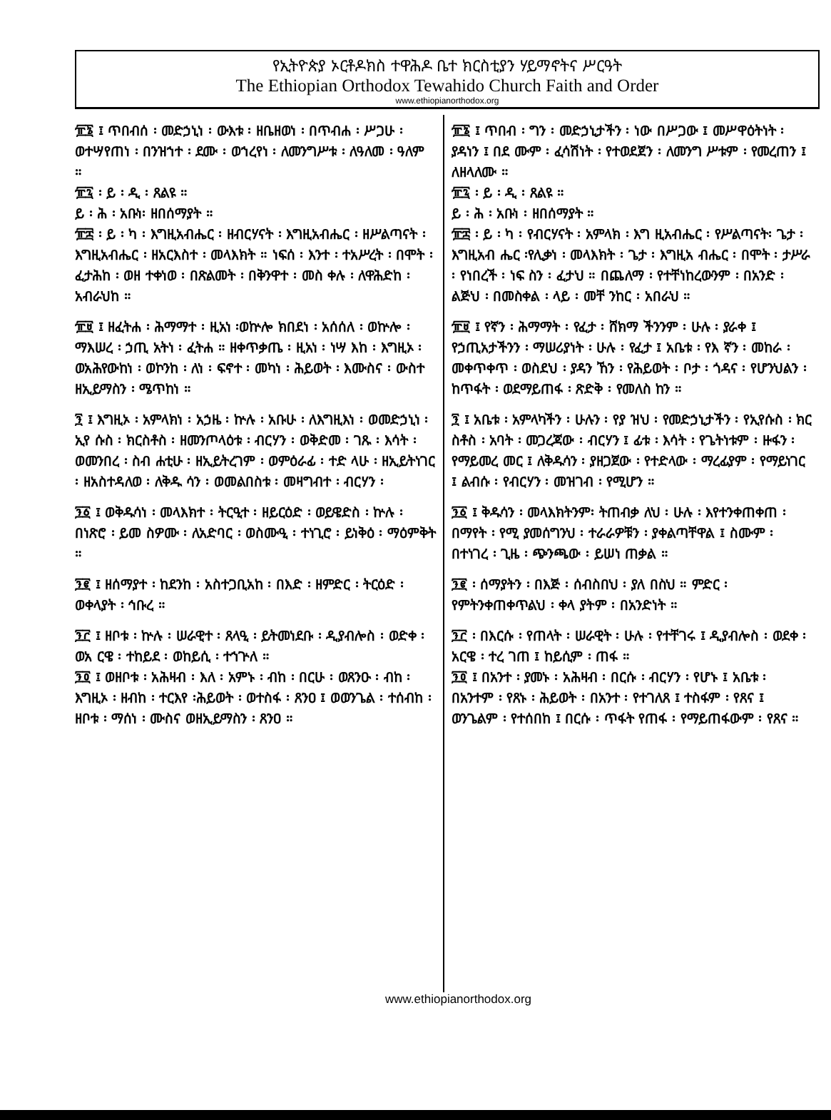የኢትዮጵያ ኦርቶዶክስ ተዋሕዶ ቤተ ክርስቲያን ሃይማኖትና ሥርዓት
The Ethiopian Orthodox Tewahido Church Faith and Order
www.ethiopianorthodox.org
፹፮ ፤ ጥበብሰ ፡ መድኃኒነ ፡ ውእቱ ፡ ዘቤዘወነ ፡ በጥብሐ ፡ ሥጋሁ ፡ ወተሣየጠነ ፡ በንዝኀተ ፡ ደሙ ፡ ወኀረየነ ፡ ለመንግሥቱ ፡ ለዓለመ ፡ ዓለም ።
፹፯ ፡ ይ ፡ ዲ ፡ ጸልዩ ።
ይ ፡ ሕ ፡ አቡነ፡ ዘበሰማያት ።
፹፰ ፡ ይ ፡ ካ ፡ እግዚአብሔር ፡ ዘብርሃናት ፡ እግዚአብሔር ፡ ዘሥልጣናት ፡ እግዚአብሔር ፡ ዘአርእስተ ፡ መላእክት ። ነፍሰ ፡ እንተ ፡ ተአሥረት ፡ በሞት ፡ ፈታሕከ ፡ ወዘ ተቀነወ ፡ በጽልመት ፡ በቅንዋተ ፡ መስ ቀሉ ፡ ለዋሕድከ ፡ አብራህከ ።
፹፱ ፤ ዘፈትሐ ፡ ሕማማተ ፡ ዚአነ ፡ወኵሎ ክበደነ ፡ አሰሰለ ፡ ወኵሎ ፡ ማእሠረ ፡ ኃጢ አትነ ፡ ፈትሐ ። ዘቀጥቃጤ ፡ ዚአነ ፡ ነሣ እከ ፡ እግዚኦ ፡ ወአሕየውከነ ፡ ወኮንከ ፡ ለነ ፡ ፍኖተ ፡ መካነ ፡ ሕይወት ፡ እሙስና ፡ ውስተ ዘኢይማስን ፡ ሜጥከነ ።
፺ ፤ እግዚኦ ፡ አምላክነ ፡ አኃዜ ፡ ኵሉ ፡ አቡሁ ፡ ለእግዚእነ ፡ ወመድኃኒነ ፡ ኢየ ሱስ ፡ ክርስቶስ ፡ ዘመንጦላዕቱ ፡ ብርሃን ፡ ወቅድመ ፡ ገጹ ፡ እሳት ፡ ወመንበረ ፡ ስብ ሐቲሁ ፡ ዘኢይትረገም ፡ ወምዕራፊ ፡ ተድ ላሁ ፡ ዘኢይትነገር ፡ ዘአስተዳለወ ፡ ለቅዱ ሳን ፡ ወመልበስቱ ፡ መዛግብተ ፡ ብርሃን ፡
፺፩ ፤ ወቅዱሳነ ፡ መላእክተ ፡ ትርዒተ ፡ ዘይርዕድ ፡ ወይዌድስ ፡ ኵሉ ፡ በነጽሮ ፡ ይመ ስዎሙ ፡ ለአድባር ፡ ወስሙዒ ፡ ተነጊሮ ፡ ይነቅዕ ፡ ማዕምቅት ።
፺፪ ፤ ዘሰማያተ ፡ ከደንከ ፡ አስተጋቢአከ ፡ በእድ ፡ ዘምድር ፡ ትርዕድ ፡ ወቀላያት ፡ ኅቡረ ።
፺፫ ፤ ዘቦቱ ፡ ኵሉ ፡ ሠራዊተ ፡ ጸላዒ ፡ ይትመነደቡ ፡ ዲያብሎስ ፡ ወድቀ ፡ ወአ ርዌ ፡ ተከይደ ፡ ወከይሲ ፡ ተኀጕለ ።
፺፬ ፤ ወዘቦቱ ፡ አሕዛብ ፡ እለ ፡ አምኑ ፡ ብከ ፡ በርሁ ፡ ወጸንዑ ፡ ብከ ፡ እግዚኦ ፡ ዘብከ ፡ ተርእየ ፡ሕይወት ፡ ወተስፋ ፡ ጸንዐ ፤ ወወንጌል ፡ ተሰብከ ፡ ዘቦቱ ፡ ማሰነ ፡ ሙስና ወዘኢይማስን ፡ ጸንዐ ።
፹፮ ፤ ጥበብ ፡ ግን ፡ መድኃኒታችን ፡ ነው በሥጋው ፤ መሥዋዕትነት ፡ ያዳነን ፤ በደ ሙም ፡ ፈሳሽነት ፡ የተወደጀን ፡ ለመንግ ሥቱም ፡ የመረጠን ፤ ለዘላለሙ ።
፹፯ ፡ ይ ፡ ዲ ፡ ጸልዩ ።
ይ ፡ ሕ ፡ አቡነ ፡ ዘበሰማያት ።
፹፰ ፡ ይ ፡ ካ ፡ የብርሃናት ፡ አምላክ ፡ እግ ዚአብሔር ፡ የሥልጣናት፡ ጌታ ፡ እግዚአብ ሔር ፡የሊቃነ ፡ መላእክት ፡ ጌታ ፡ እግዚአ ብሔር ፡ በሞት ፡ ታሥራ ፡ የነበረች ፡ ነፍ ስን ፡ ፈታህ ። በጨለማ ፡ የተቸነከረውንም ፡ በአንድ ፡ ልጅህ ፡ በመስቀል ፡ ላይ ፡ መቸ ንከር ፡ አበራህ ።
፹፱ ፤ የኛን ፡ ሕማማት ፡ የፈታ ፡ ሸክማ ችንንም ፡ ሁሉ ፡ ያራቀ ፤ የኃጢአታችንን ፡ ማሠሪያነት ፡ ሁሉ ፡ የፈታ ፤ አቤቱ ፡ የእ ኛን ፡ መከራ ፡ መቀጥቀጥ ፡ ወስደህ ፡ ያዳን ኸን ፡ የሕይወት ፡ ቦታ ፡ ጎዳና ፡ የሆንህልን ፡ ከጥፋት ፡ ወደማይጠፋ ፡ ጽድቅ ፡ የመለስ ከን ።
፺ ፤ አቤቱ ፡ አምላካችን ፡ ሁሉን ፡ የያ ዝህ ፡ የመድኃኒታችን ፡ የኢየሱስ ፡ ክር ስቶስ ፡ አባት ፡ መጋረጃው ፡ ብርሃን ፤ ፊቱ ፡ እሳት ፡ የጌትነቱም ፡ ዙፋን ፡ የማይመረ መር ፤ ለቅዱሳን ፡ ያዘጋጀው ፡ የተድላው ፡ ማረፊያም ፡ የማይነገር ፤ ልብሱ ፡ የብርሃን ፡ መዝገብ ፡ የሚሆን ።
፺፩ ፤ ቅዱሳን ፡ መላእክትንም፡ ትጠብቃ ለህ ፡ ሁሉ ፡ እየተንቀጠቀጠ ፡ በማየት ፡ የሚ ያመሰግንህ ፡ ተራራዎቹን ፡ ያቀልጣቸዋል ፤ ስሙም ፡ በተነገረ ፡ ጊዜ ፡ ጭንጫው ፡ ይሠነ ጠቃል ።
፺፪ ፡ ሰማያትን ፡ በእጅ ፡ ሰብስበህ ፡ ያለ በስህ ። ምድር ፡ የምትንቀጠቀጥልህ ፡ ቀላ ያትም ፡ በአንድነት ።
፺፫ ፡ በእርሱ ፡ የጠላት ፡ ሠራዊት ፡ ሁሉ ፡ የተቸገሩ ፤ ዲያብሎስ ፡ ወደቀ ፡ አርዌ ፡ ተረ ገጠ ፤ ከይሲም ፡ ጠፋ ።
፺፬ ፤ በአንተ ፡ ያመኑ ፡ አሕዛብ ፡ በርሱ ፡ ብርሃን ፡ የሆኑ ፤ አቤቱ ፡ በአንተም ፡ የጸኑ ፡ ሕይወት ፡ በአንተ ፡ የተገለጸ ፤ ተስፋም ፡ የጸና ፤ ወንጌልም ፡ የተሰበከ ፤ በርሱ ፡ ጥፋት የጠፋ ፡ የማይጠፋውም ፡ የጸና ።
www.ethiopianorthodox.org